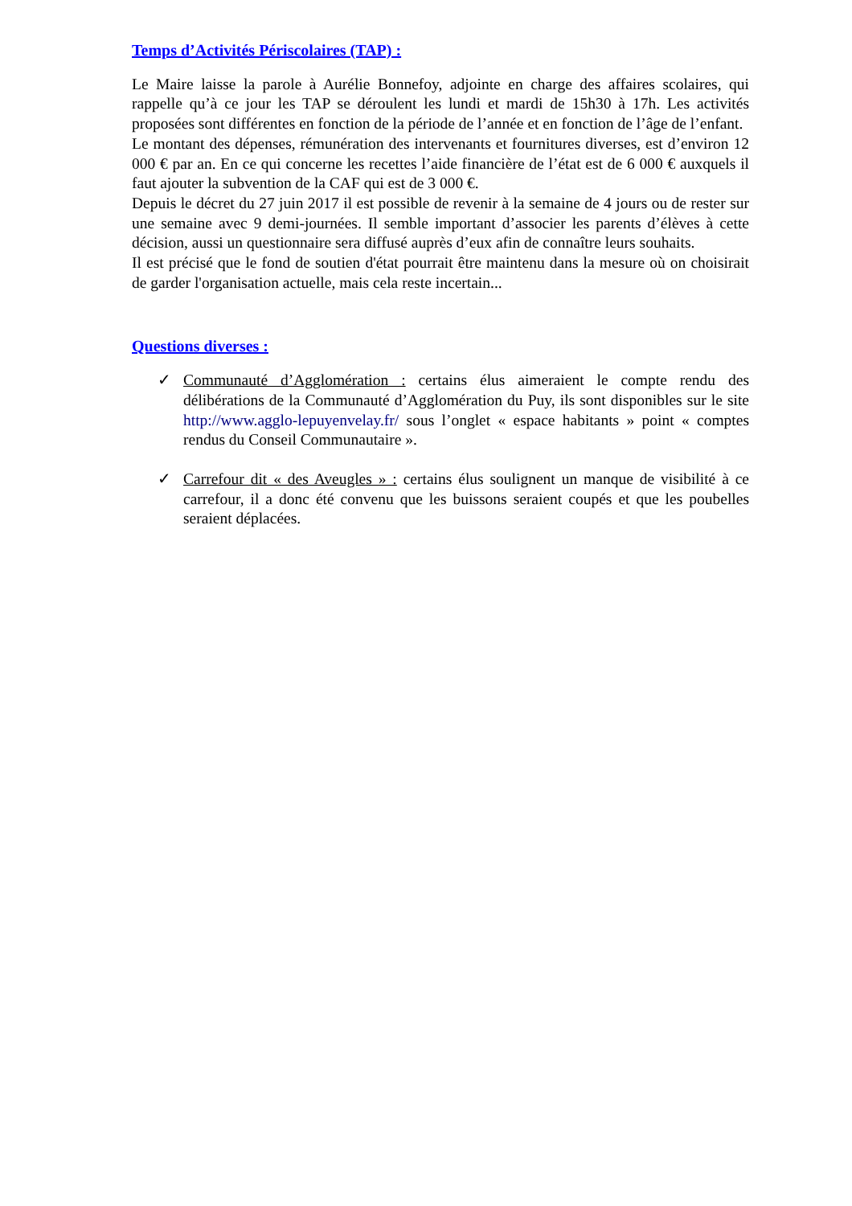Temps d’Activités Périscolaires (TAP) :
Le Maire laisse la parole à Aurélie Bonnefoy, adjointe en charge des affaires scolaires, qui rappelle qu’à ce jour les TAP se déroulent les lundi et mardi de 15h30 à 17h. Les activités proposées sont différentes en fonction de la période de l’année et en fonction de l’âge de l’enfant.
Le montant des dépenses, rémunération des intervenants et fournitures diverses, est d’environ 12 000 € par an. En ce qui concerne les recettes l’aide financière de l’état est de 6 000 € auxquels il faut ajouter la subvention de la CAF qui est de 3 000 €.
Depuis le décret du 27 juin 2017 il est possible de revenir à la semaine de 4 jours ou de rester sur une semaine avec 9 demi-journées. Il semble important d’associer les parents d’élèves à cette décision, aussi un questionnaire sera diffusé auprès d’eux afin de connaître leurs souhaits.
Il est précisé que le fond de soutien d'état pourrait être maintenu dans la mesure où on choisirait de garder l'organisation actuelle, mais cela reste incertain...
Questions diverses :
✓ Communauté d’Agglomération : certains élus aimeraient le compte rendu des délibérations de la Communauté d’Agglomération du Puy, ils sont disponibles sur le site http://www.agglo-lepuyenvelay.fr/ sous l’onglet « espace habitants » point « comptes rendus du Conseil Communautaire ».
✓ Carrefour dit « des Aveugles » : certains élus soulignent un manque de visibilité à ce carrefour, il a donc été convenu que les buissons seraient coupés et que les poubelles seraient déplacées.